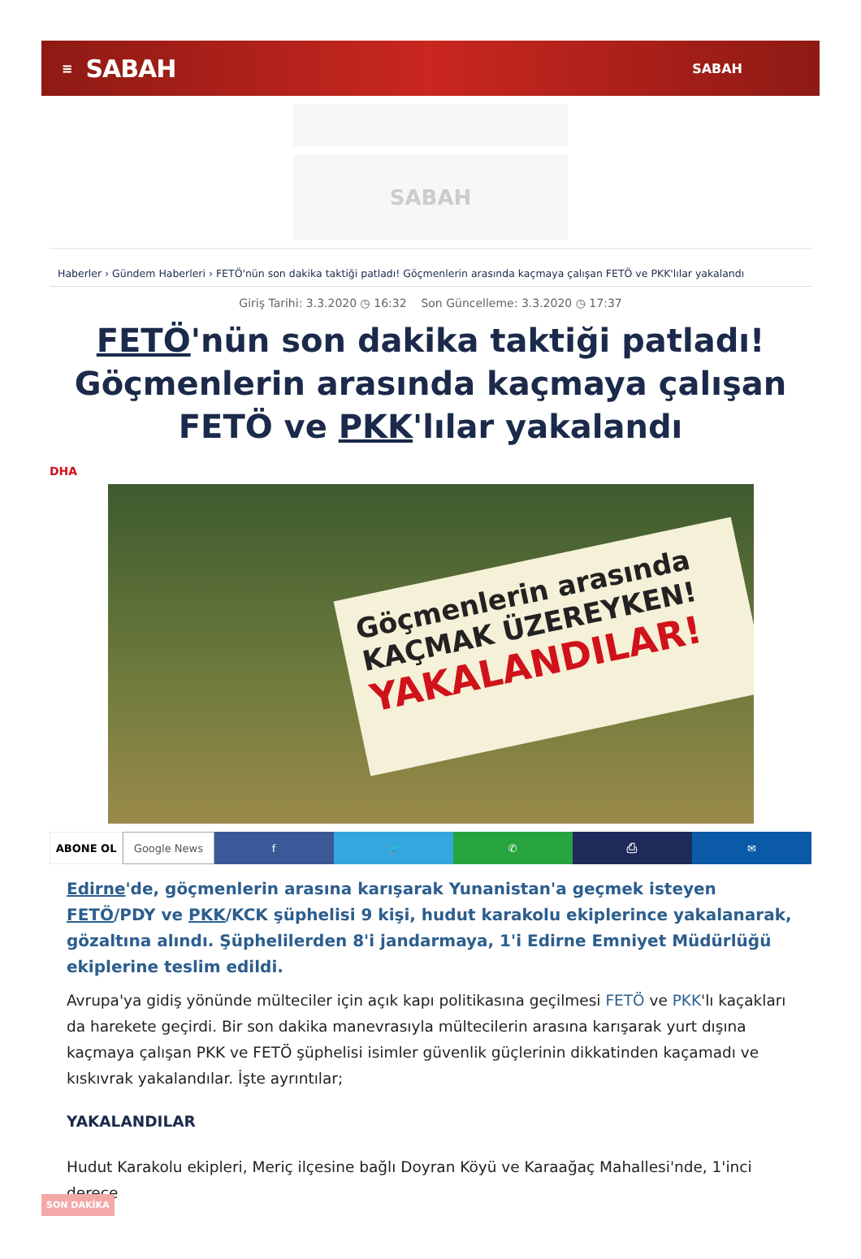≡ SABAH SABAH
SABAH
Haberler › Gündem Haberleri › FETÖ'nün son dakika taktiği patladı! Göçmenlerin arasında kaçmaya çalışan FETÖ ve PKK'lılar yakalandı
Giriş Tarihi: 3.3.2020 ◷ 16:32 Son Güncelleme: 3.3.2020 ◷ 17:37
FETÖ'nün son dakika taktiği patladı! Göçmenlerin arasında kaçmaya çalışan FETÖ ve PKK'lılar yakalandı
DHA
Göçmenlerin arasında
KAÇMAK ÜZEREYKEN!
YAKALANDILAR!
ABONE OL Google News f 🐦 ✆ ⎙ ✉
Edirne'de, göçmenlerin arasına karışarak Yunanistan'a geçmek isteyen FETÖ/PDY ve PKK/KCK şüphelisi 9 kişi, hudut karakolu ekiplerince yakalanarak, gözaltına alındı. Şüphelilerden 8'i jandarmaya, 1'i Edirne Emniyet Müdürlüğü ekiplerine teslim edildi.
Avrupa'ya gidiş yönünde mülteciler için açık kapı politikasına geçilmesi FETÖ ve PKK'lı kaçakları da harekete geçirdi. Bir son dakika manevrasıyla mültecilerin arasına karışarak yurt dışına kaçmaya çalışan PKK ve FETÖ şüphelisi isimler güvenlik güçlerinin dikkatinden kaçamadı ve kıskıvrak yakalandılar. İşte ayrıntılar;
YAKALANDILAR
Hudut Karakolu ekipleri, Meriç ilçesine bağlı Doyran Köyü ve Karaağaç Mahallesi'nde, 1'inci derece
SON DAKİKA